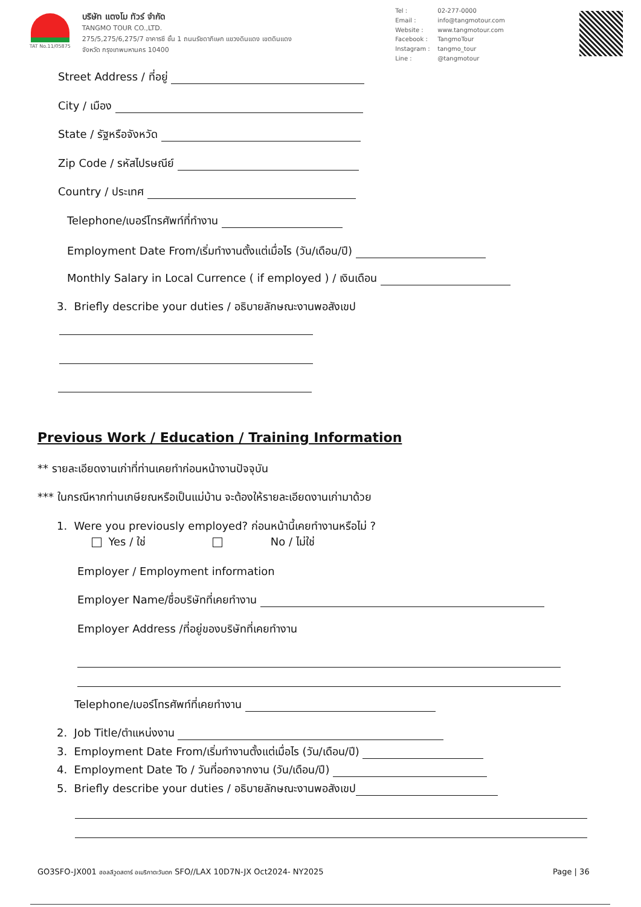TAT No.11/05875
บริษัท แตงโม ทัวร์ จำกัด
TANGMO TOUR CO.,LTD.
275/5,275/6,275/7 อาคารซี ชั้น 1 ถนนรัชดาภิเษก แขวงดินแดง เขตดินแดง
จังหวัด กรุงเทพมหานคร 10400
Tel : 02-277-0000 Email : info@tangmotour.com Website : www.tangmotour.com Facebook : TangmoTour Instagram : tangmo_tour Line : @tangmotour
Street Address / ที่อยู่
City / เมือง
State / รัฐหรือจังหวัด
Zip Code / รหัสไปรษณีย์
Country / ประเทศ
Telephone/เบอร์โทรศัพท์ที่ทำงาน
Employment Date From/เริ่มทำงานตั้งแต่เมื่อไร (วัน/เดือน/ปี)
Monthly Salary in Local Currence ( if employed ) / เงินเดือน
3. Briefly describe your duties / อธิบายลักษณะงานพอสังเขป
Previous Work / Education / Training Information
** รายละเอียดงานเก่าที่ท่านเคยทำก่อนหน้างานปัจจุบัน
*** ในกรณีหากท่านเกษียณหรือเป็นแม่บ้าน จะต้องให้รายละเอียดงานเก่ามาด้วย
1. Were you previously employed? ก่อนหน้านี้เคยทำงานหรือไม่ ?
Yes / ใช่ No / ไม่ใช่
Employer / Employment information
Employer Name/ชื่อบริษัทที่เคยทำงาน
Employer Address /ที่อยู่ของบริษัทที่เคยทำงาน
Telephone/เบอร์โทรศัพท์ที่เคยทำงาน
2. Job Title/ตำแหน่งงาน
3. Employment Date From/เริ่มทำงานตั้งแต่เมื่อไร (วัน/เดือน/ปี)
4. Employment Date To / วันที่ออกจากงาน (วัน/เดือน/ปี)
5. Briefly describe your duties / อธิบายลักษณะงานพอสังเขป
GO3SFO-JX001 ฮอลลีวูดสตาร์ อเมริกาตะวันตก SFO//LAX 10D7N-JX Oct2024- NY2025
Page | 36